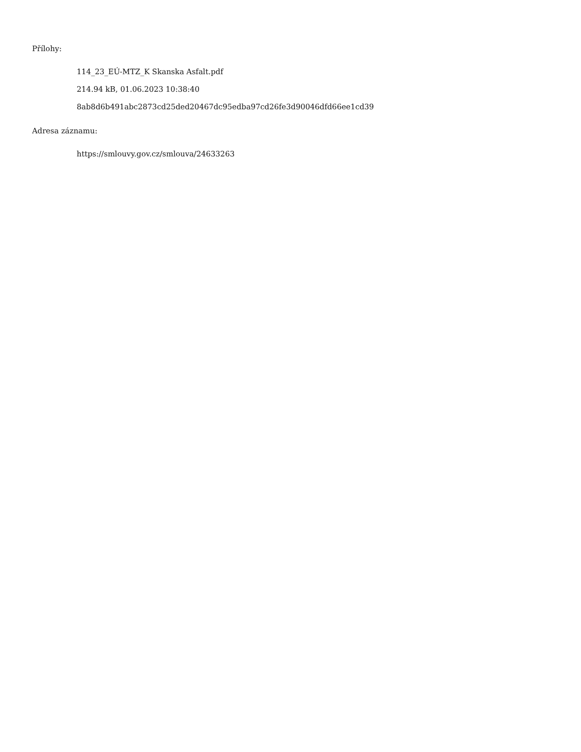Přílohy:
114_23_EÚ-MTZ_K Skanska Asfalt.pdf
214.94 kB, 01.06.2023 10:38:40
8ab8d6b491abc2873cd25ded20467dc95edba97cd26fe3d90046dfd66ee1cd39
Adresa záznamu:
https://smlouvy.gov.cz/smlouva/24633263